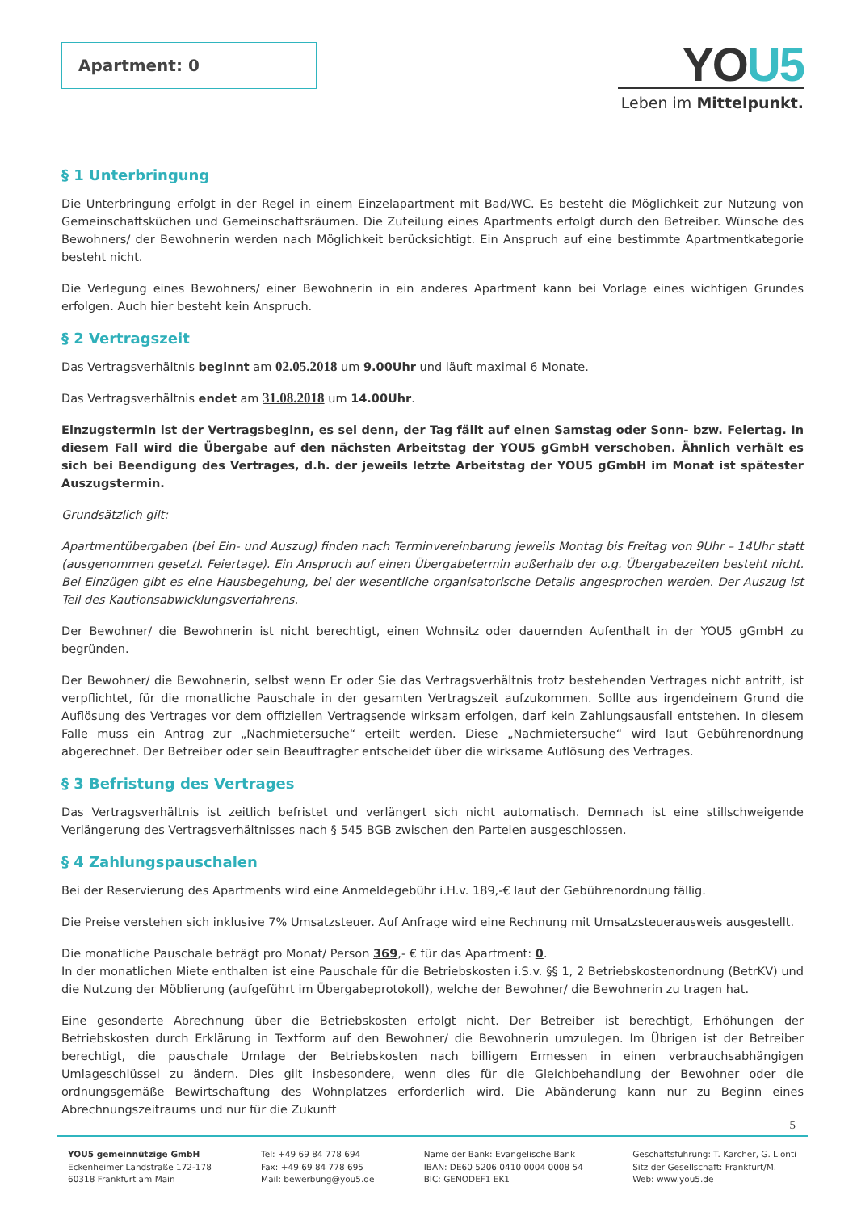Apartment: 0
YOU5
Leben im Mittelpunkt.
§ 1 Unterbringung
Die Unterbringung erfolgt in der Regel in einem Einzelapartment mit Bad/WC. Es besteht die Möglichkeit zur Nutzung von Gemeinschaftsküchen und Gemeinschaftsräumen. Die Zuteilung eines Apartments erfolgt durch den Betreiber. Wünsche des Bewohners/ der Bewohnerin werden nach Möglichkeit berücksichtigt. Ein Anspruch auf eine bestimmte Apartmentkategorie besteht nicht.
Die Verlegung eines Bewohners/ einer Bewohnerin in ein anderes Apartment kann bei Vorlage eines wichtigen Grundes erfolgen. Auch hier besteht kein Anspruch.
§ 2 Vertragszeit
Das Vertragsverhältnis beginnt am 02.05.2018 um 9.00Uhr und läuft maximal 6 Monate.
Das Vertragsverhältnis endet am 31.08.2018 um 14.00Uhr.
Einzugstermin ist der Vertragsbeginn, es sei denn, der Tag fällt auf einen Samstag oder Sonn- bzw. Feiertag. In diesem Fall wird die Übergabe auf den nächsten Arbeitstag der YOU5 gGmbH verschoben. Ähnlich verhält es sich bei Beendigung des Vertrages, d.h. der jeweils letzte Arbeitstag der YOU5 gGmbH im Monat ist spätester Auszugstermin.
Grundsätzlich gilt:
Apartmentübergaben (bei Ein- und Auszug) finden nach Terminvereinbarung jeweils Montag bis Freitag von 9Uhr – 14Uhr statt (ausgenommen gesetzl. Feiertage). Ein Anspruch auf einen Übergabetermin außerhalb der o.g. Übergabezeiten besteht nicht. Bei Einzügen gibt es eine Hausbegehung, bei der wesentliche organisatorische Details angesprochen werden. Der Auszug ist Teil des Kautionsabwicklungsverfahrens.
Der Bewohner/ die Bewohnerin ist nicht berechtigt, einen Wohnsitz oder dauernden Aufenthalt in der YOU5 gGmbH zu begründen.
Der Bewohner/ die Bewohnerin, selbst wenn Er oder Sie das Vertragsverhältnis trotz bestehenden Vertrages nicht antritt, ist verpflichtet, für die monatliche Pauschale in der gesamten Vertragszeit aufzukommen. Sollte aus irgendeinem Grund die Auflösung des Vertrages vor dem offiziellen Vertragsende wirksam erfolgen, darf kein Zahlungsausfall entstehen. In diesem Falle muss ein Antrag zur „Nachmietersuche“ erteilt werden. Diese „Nachmietersuche“ wird laut Gebührenordnung abgerechnet. Der Betreiber oder sein Beauftragter entscheidet über die wirksame Auflösung des Vertrages.
§ 3 Befristung des Vertrages
Das Vertragsverhältnis ist zeitlich befristet und verlängert sich nicht automatisch. Demnach ist eine stillschweigende Verlängerung des Vertragsverhältnisses nach § 545 BGB zwischen den Parteien ausgeschlossen.
§ 4 Zahlungspauschalen
Bei der Reservierung des Apartments wird eine Anmeldegebühr i.H.v. 189,-€ laut der Gebührenordnung fällig.
Die Preise verstehen sich inklusive 7% Umsatzsteuer. Auf Anfrage wird eine Rechnung mit Umsatzsteuerausweis ausgestellt.
Die monatliche Pauschale beträgt pro Monat/ Person 369,- € für das Apartment: 0.
In der monatlichen Miete enthalten ist eine Pauschale für die Betriebskosten i.S.v. §§ 1, 2 Betriebskostenordnung (BetrKV) und die Nutzung der Möblierung (aufgeführt im Übergabeprotokoll), welche der Bewohner/ die Bewohnerin zu tragen hat.
Eine gesonderte Abrechnung über die Betriebskosten erfolgt nicht. Der Betreiber ist berechtigt, Erhöhungen der Betriebskosten durch Erklärung in Textform auf den Bewohner/ die Bewohnerin umzulegen. Im Übrigen ist der Betreiber berechtigt, die pauschale Umlage der Betriebskosten nach billigem Ermessen in einen verbrauchsabhängigen Umlageschlüssel zu ändern. Dies gilt insbesondere, wenn dies für die Gleichbehandlung der Bewohner oder die ordnungsgemäße Bewirtschaftung des Wohnplatzes erforderlich wird. Die Abänderung kann nur zu Beginn eines Abrechnungszeitraums und nur für die Zukunft
5
YOU5 gemeinnützige GmbH
Eckenheimer Landstraße 172-178
60318 Frankfurt am Main
Tel: +49 69 84 778 694
Fax: +49 69 84 778 695
Mail: bewerbung@you5.de
Name der Bank: Evangelische Bank
IBAN: DE60 5206 0410 0004 0008 54
BIC: GENODEF1 EK1
Geschäftsführung: T. Karcher, G. Lionti
Sitz der Gesellschaft: Frankfurt/M.
Web: www.you5.de